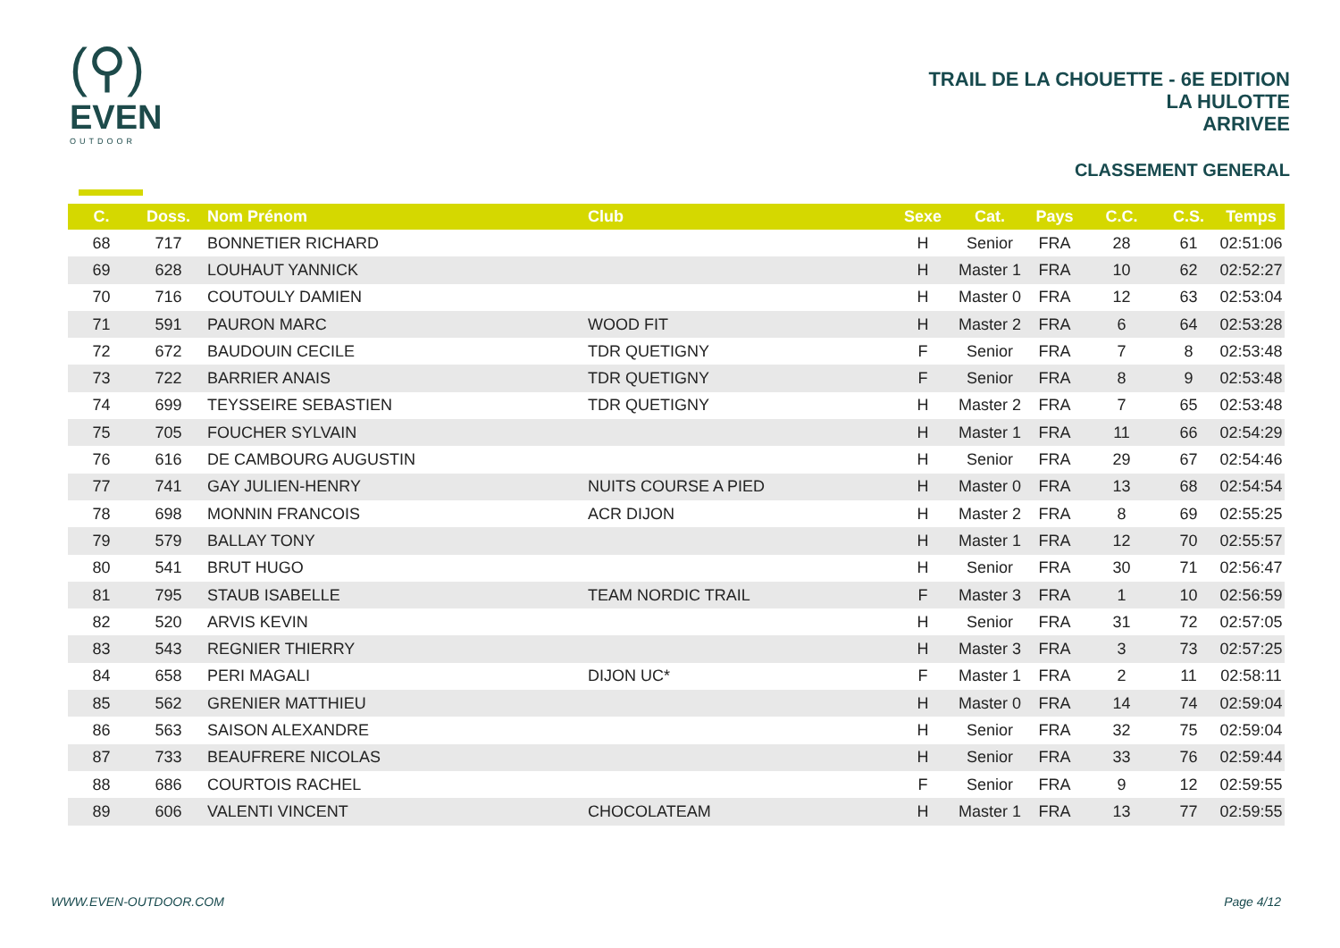(⚲)
EVEN
OUTDOOR
TRAIL DE LA CHOUETTE - 6E EDITION
LA HULOTTE
ARRIVEE
CLASSEMENT GENERAL
| C. | Doss. | Nom Prénom | Club | Sexe | Cat. | Pays | C.C. | C.S. | Temps |
| --- | --- | --- | --- | --- | --- | --- | --- | --- | --- |
| 68 | 717 | BONNETIER RICHARD | | H | Senior | FRA | 28 | 61 | 02:51:06 |
| 69 | 628 | LOUHAUT YANNICK | | H | Master 1 | FRA | 10 | 62 | 02:52:27 |
| 70 | 716 | COUTOULY DAMIEN | | H | Master 0 | FRA | 12 | 63 | 02:53:04 |
| 71 | 591 | PAURON MARC | WOOD FIT | H | Master 2 | FRA | 6 | 64 | 02:53:28 |
| 72 | 672 | BAUDOUIN CECILE | TDR QUETIGNY | F | Senior | FRA | 7 | 8 | 02:53:48 |
| 73 | 722 | BARRIER ANAIS | TDR QUETIGNY | F | Senior | FRA | 8 | 9 | 02:53:48 |
| 74 | 699 | TEYSSEIRE SEBASTIEN | TDR QUETIGNY | H | Master 2 | FRA | 7 | 65 | 02:53:48 |
| 75 | 705 | FOUCHER SYLVAIN | | H | Master 1 | FRA | 11 | 66 | 02:54:29 |
| 76 | 616 | DE CAMBOURG AUGUSTIN | | H | Senior | FRA | 29 | 67 | 02:54:46 |
| 77 | 741 | GAY JULIEN-HENRY | NUITS COURSE A PIED | H | Master 0 | FRA | 13 | 68 | 02:54:54 |
| 78 | 698 | MONNIN FRANCOIS | ACR DIJON | H | Master 2 | FRA | 8 | 69 | 02:55:25 |
| 79 | 579 | BALLAY TONY | | H | Master 1 | FRA | 12 | 70 | 02:55:57 |
| 80 | 541 | BRUT HUGO | | H | Senior | FRA | 30 | 71 | 02:56:47 |
| 81 | 795 | STAUB ISABELLE | TEAM NORDIC TRAIL | F | Master 3 | FRA | 1 | 10 | 02:56:59 |
| 82 | 520 | ARVIS KEVIN | | H | Senior | FRA | 31 | 72 | 02:57:05 |
| 83 | 543 | REGNIER THIERRY | | H | Master 3 | FRA | 3 | 73 | 02:57:25 |
| 84 | 658 | PERI MAGALI | DIJON UC* | F | Master 1 | FRA | 2 | 11 | 02:58:11 |
| 85 | 562 | GRENIER MATTHIEU | | H | Master 0 | FRA | 14 | 74 | 02:59:04 |
| 86 | 563 | SAISON ALEXANDRE | | H | Senior | FRA | 32 | 75 | 02:59:04 |
| 87 | 733 | BEAUFRERE NICOLAS | | H | Senior | FRA | 33 | 76 | 02:59:44 |
| 88 | 686 | COURTOIS RACHEL | | F | Senior | FRA | 9 | 12 | 02:59:55 |
| 89 | 606 | VALENTI VINCENT | CHOCOLATEAM | H | Master 1 | FRA | 13 | 77 | 02:59:55 |
WWW.EVEN-OUTDOOR.COM Page 4/12